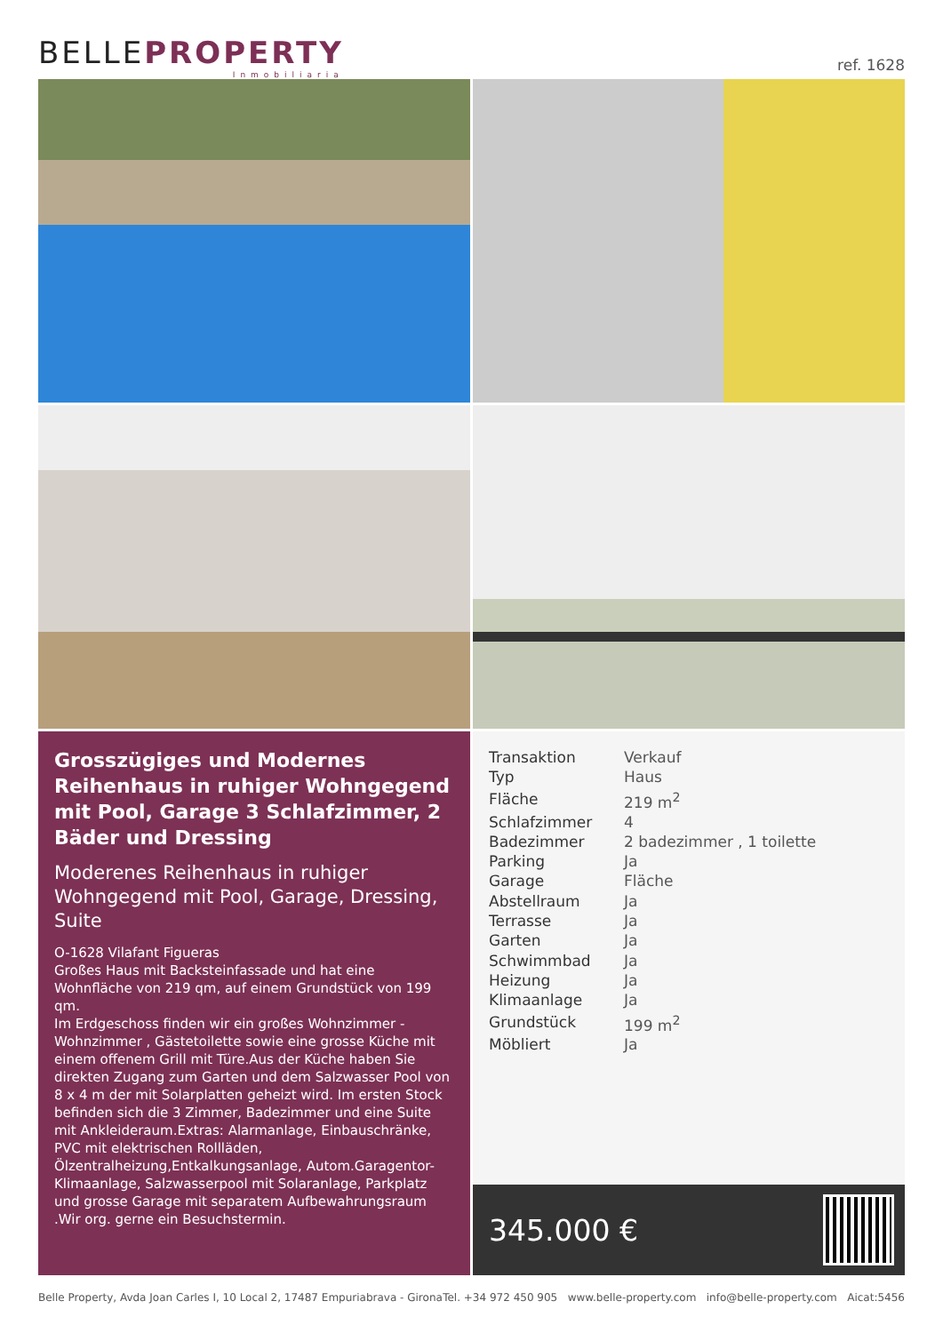BELLEPROPERTY
Inmobiliaria
ref. 1628
Grosszügiges und Modernes Reihenhaus in ruhiger Wohngegend mit Pool, Garage 3 Schlafzimmer, 2 Bäder und Dressing
Moderenes Reihenhaus in ruhiger Wohngegend mit Pool, Garage, Dressing, Suite
O-1628 Vilafant Figueras
Großes Haus mit Backsteinfassade und hat eine Wohnfläche von 219 qm, auf einem Grundstück von 199 qm.
Im Erdgeschoss finden wir ein großes Wohnzimmer - Wohnzimmer , Gästetoilette sowie eine grosse Küche mit einem offenem Grill mit Türe.Aus der Küche haben Sie direkten Zugang zum Garten und dem Salzwasser Pool von 8 x 4 m der mit Solarplatten geheizt wird. Im ersten Stock befinden sich die 3 Zimmer, Badezimmer und eine Suite mit Ankleideraum.Extras: Alarmanlage, Einbauschränke, PVC mit elektrischen Rollläden, Ölzentralheizung,Entkalkungsanlage, Autom.Garagentor- Klimaanlage, Salzwasserpool mit Solaranlage, Parkplatz und grosse Garage mit separatem Aufbewahrungsraum .Wir org. gerne ein Besuchstermin.
| Transaktion | Verkauf |
| Typ | Haus |
| Fläche | 219 m<sup>2</sup> |
| Schlafzimmer | 4 |
| Badezimmer | 2 badezimmer , 1 toilette |
| Parking | Ja |
| Garage | Fläche |
| Abstellraum | Ja |
| Terrasse | Ja |
| Garten | Ja |
| Schwimmbad | Ja |
| Heizung | Ja |
| Klimaanlage | Ja |
| Grundstück | 199 m<sup>2</sup> |
| Möbliert | Ja |
345.000 €
Belle Property, Avda Joan Carles I, 10 Local 2, 17487 Empuriabrava - Girona Tel. +34 972 450 905 www.belle-property.com info@belle-property.com Aicat:5456